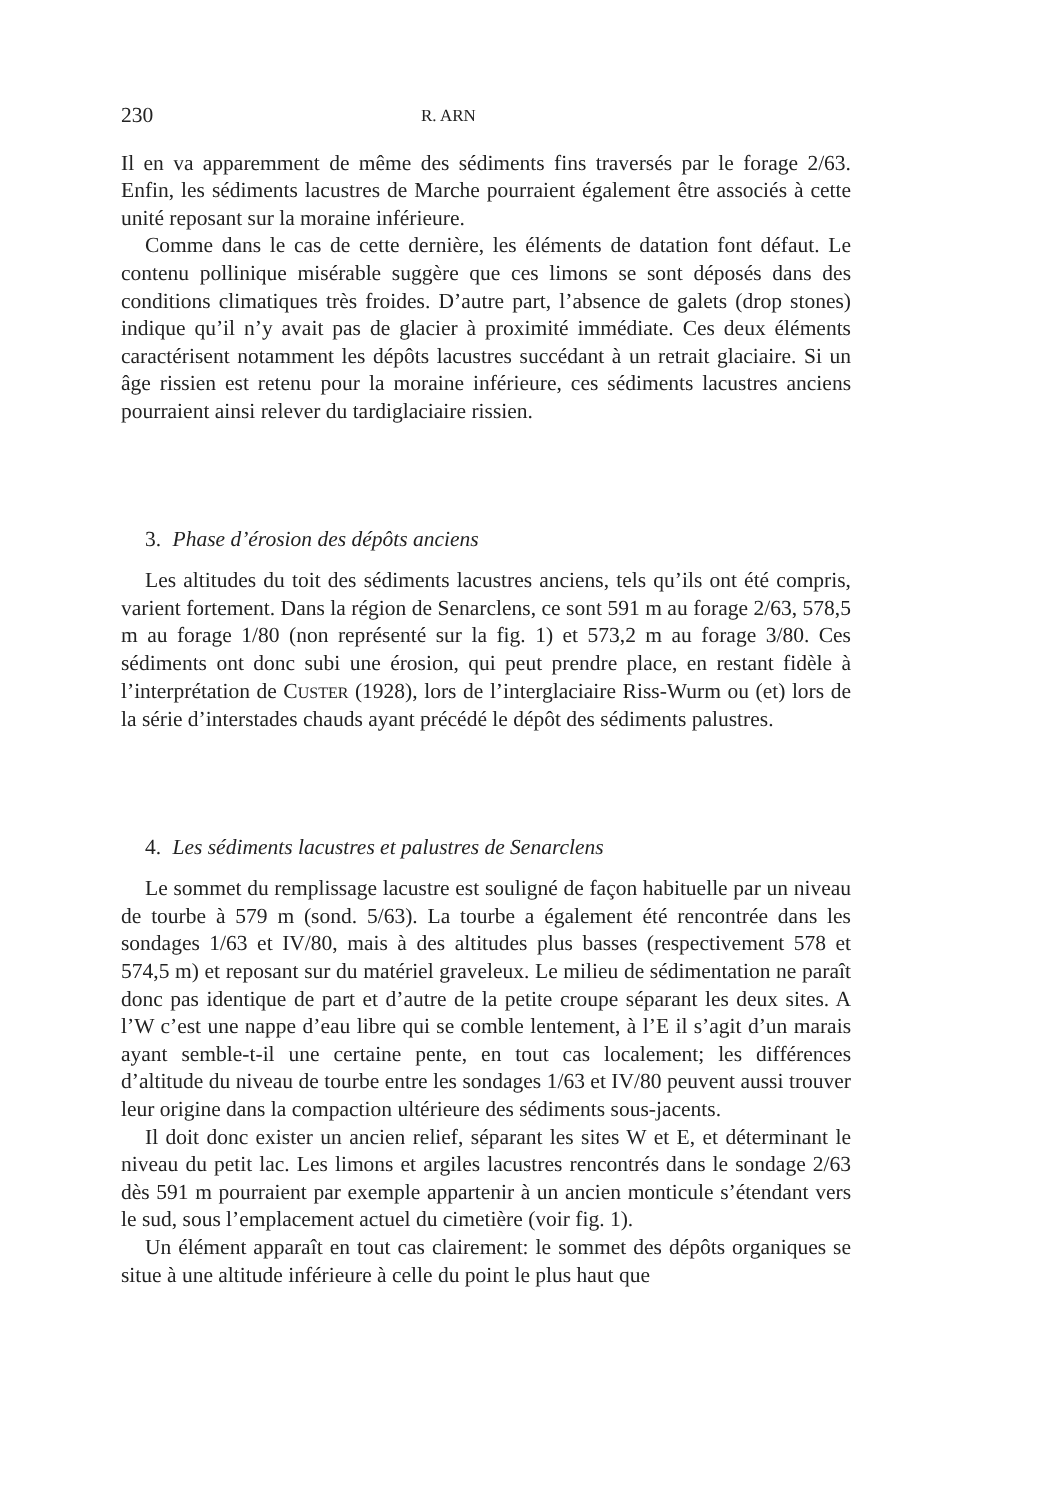230 R. ARN
Il en va apparemment de même des sédiments fins traversés par le forage 2/63. Enfin, les sédiments lacustres de Marche pourraient également être associés à cette unité reposant sur la moraine inférieure.
Comme dans le cas de cette dernière, les éléments de datation font défaut. Le contenu pollinique misérable suggère que ces limons se sont déposés dans des conditions climatiques très froides. D’autre part, l’absence de galets (drop stones) indique qu’il n’y avait pas de glacier à proximité immédiate. Ces deux éléments caractérisent notamment les dépôts lacustres succédant à un retrait glaciaire. Si un âge rissien est retenu pour la moraine inférieure, ces sédiments lacustres anciens pourraient ainsi relever du tardiglaciaire rissien.
3. Phase d’érosion des dépôts anciens
Les altitudes du toit des sédiments lacustres anciens, tels qu’ils ont été compris, varient fortement. Dans la région de Senarclens, ce sont 591 m au forage 2/63, 578,5 m au forage 1/80 (non représenté sur la fig. 1) et 573,2 m au forage 3/80. Ces sédiments ont donc subi une érosion, qui peut prendre place, en restant fidèle à l’interprétation de CUSTER (1928), lors de l’interglaciaire Riss-Wurm ou (et) lors de la série d’interstades chauds ayant précédé le dépôt des sédiments palustres.
4. Les sédiments lacustres et palustres de Senarclens
Le sommet du remplissage lacustre est souligné de façon habituelle par un niveau de tourbe à 579 m (sond. 5/63). La tourbe a également été rencontrée dans les sondages 1/63 et IV/80, mais à des altitudes plus basses (respectivement 578 et 574,5 m) et reposant sur du matériel graveleux. Le milieu de sédimentation ne paraît donc pas identique de part et d’autre de la petite croupe séparant les deux sites. A l’W c’est une nappe d’eau libre qui se comble lentement, à l’E il s’agit d’un marais ayant semble-t-il une certaine pente, en tout cas localement; les différences d’altitude du niveau de tourbe entre les sondages 1/63 et IV/80 peuvent aussi trouver leur origine dans la compaction ultérieure des sédiments sous-jacents.
Il doit donc exister un ancien relief, séparant les sites W et E, et déterminant le niveau du petit lac. Les limons et argiles lacustres rencontrés dans le sondage 2/63 dès 591 m pourraient par exemple appartenir à un ancien monticule s’étendant vers le sud, sous l’emplacement actuel du cimetière (voir fig. 1).
Un élément apparaît en tout cas clairement: le sommet des dépôts organiques se situe à une altitude inférieure à celle du point le plus haut que